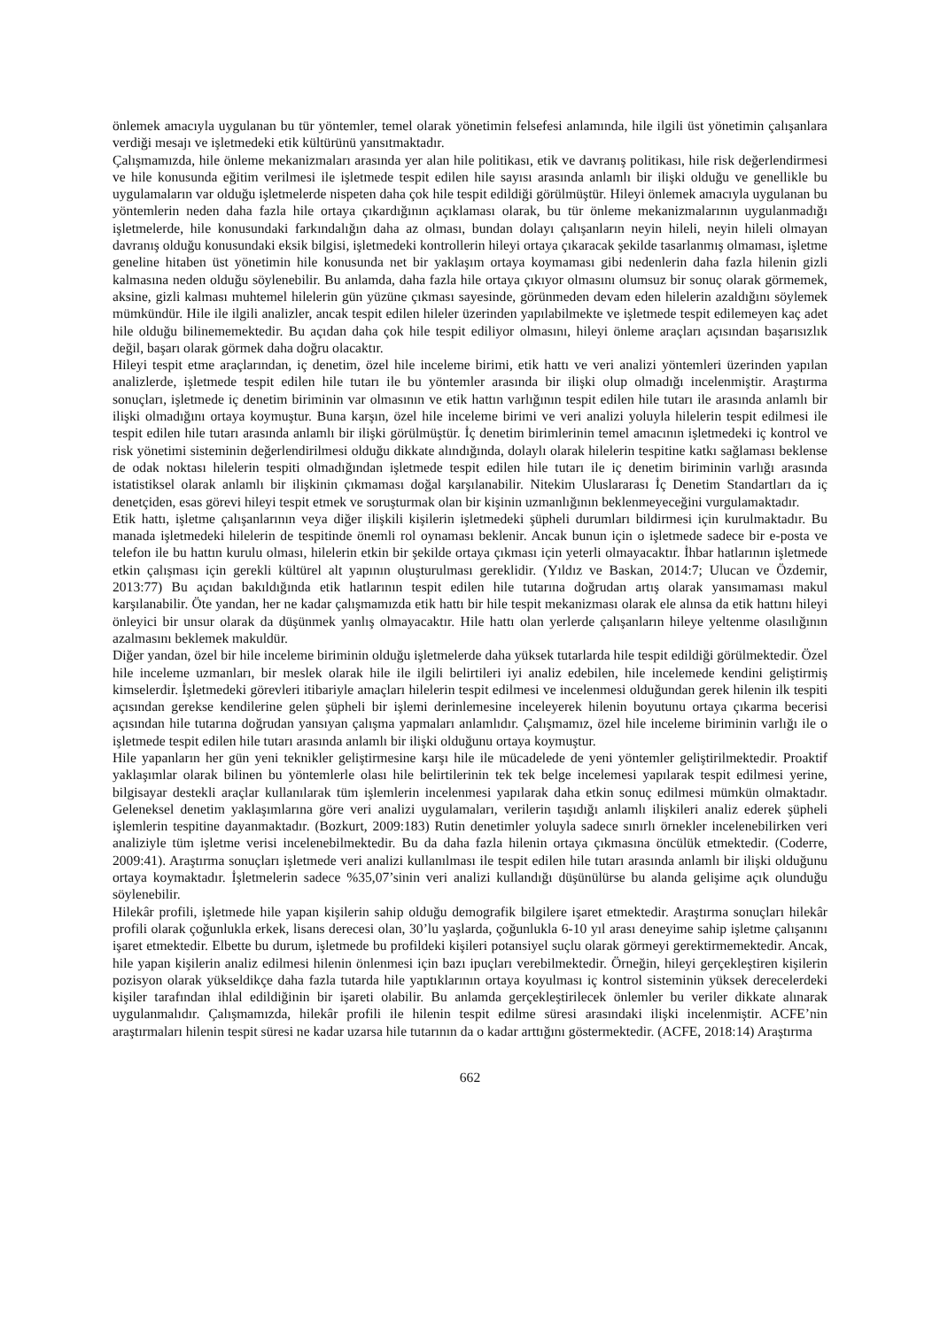önlemek amacıyla uygulanan bu tür yöntemler, temel olarak yönetimin felsefesi anlamında, hile ilgili üst yönetimin çalışanlara verdiği mesajı ve işletmedeki etik kültürünü yansıtmaktadır.
Çalışmamızda, hile önleme mekanizmaları arasında yer alan hile politikası, etik ve davranış politikası, hile risk değerlendirmesi ve hile konusunda eğitim verilmesi ile işletmede tespit edilen hile sayısı arasında anlamlı bir ilişki olduğu ve genellikle bu uygulamaların var olduğu işletmelerde nispeten daha çok hile tespit edildiği görülmüştür. Hileyi önlemek amacıyla uygulanan bu yöntemlerin neden daha fazla hile ortaya çıkardığının açıklaması olarak, bu tür önleme mekanizmalarının uygulanmadığı işletmelerde, hile konusundaki farkındalığın daha az olması, bundan dolayı çalışanların neyin hileli, neyin hileli olmayan davranış olduğu konusundaki eksik bilgisi, işletmedeki kontrollerin hileyi ortaya çıkaracak şekilde tasarlanmış olmaması, işletme geneline hitaben üst yönetimin hile konusunda net bir yaklaşım ortaya koymaması gibi nedenlerin daha fazla hilenin gizli kalmasına neden olduğu söylenebilir. Bu anlamda, daha fazla hile ortaya çıkıyor olmasını olumsuz bir sonuç olarak görmemek, aksine, gizli kalması muhtemel hilelerin gün yüzüne çıkması sayesinde, görünmeden devam eden hilelerin azaldığını söylemek mümkündür. Hile ile ilgili analizler, ancak tespit edilen hileler üzerinden yapılabilmekte ve işletmede tespit edilemeyen kaç adet hile olduğu bilinememektedir. Bu açıdan daha çok hile tespit ediliyor olmasını, hileyi önleme araçları açısından başarısızlık değil, başarı olarak görmek daha doğru olacaktır.
Hileyi tespit etme araçlarından, iç denetim, özel hile inceleme birimi, etik hattı ve veri analizi yöntemleri üzerinden yapılan analizlerde, işletmede tespit edilen hile tutarı ile bu yöntemler arasında bir ilişki olup olmadığı incelenmiştir. Araştırma sonuçları, işletmede iç denetim biriminin var olmasının ve etik hattın varlığının tespit edilen hile tutarı ile arasında anlamlı bir ilişki olmadığını ortaya koymuştur. Buna karşın, özel hile inceleme birimi ve veri analizi yoluyla hilelerin tespit edilmesi ile tespit edilen hile tutarı arasında anlamlı bir ilişki görülmüştür. İç denetim birimlerinin temel amacının işletmedeki iç kontrol ve risk yönetimi sisteminin değerlendirilmesi olduğu dikkate alındığında, dolaylı olarak hilelerin tespitine katkı sağlaması beklense de odak noktası hilelerin tespiti olmadığından işletmede tespit edilen hile tutarı ile iç denetim biriminin varlığı arasında istatistiksel olarak anlamlı bir ilişkinin çıkmaması doğal karşılanabilir. Nitekim Uluslararası İç Denetim Standartları da iç denetçiden, esas görevi hileyi tespit etmek ve soruşturmak olan bir kişinin uzmanlığının beklenmeyeceğini vurgulamaktadır.
Etik hattı, işletme çalışanlarının veya diğer ilişkili kişilerin işletmedeki şüpheli durumları bildirmesi için kurulmaktadır. Bu manada işletmedeki hilelerin de tespitinde önemli rol oynaması beklenir. Ancak bunun için o işletmede sadece bir e-posta ve telefon ile bu hattın kurulu olması, hilelerin etkin bir şekilde ortaya çıkması için yeterli olmayacaktır. İhbar hatlarının işletmede etkin çalışması için gerekli kültürel alt yapının oluşturulması gereklidir. (Yıldız ve Baskan, 2014:7; Ulucan ve Özdemir, 2013:77) Bu açıdan bakıldığında etik hatlarının tespit edilen hile tutarına doğrudan artış olarak yansımaması makul karşılanabilir. Öte yandan, her ne kadar çalışmamızda etik hattı bir hile tespit mekanizması olarak ele alınsa da etik hattını hileyi önleyici bir unsur olarak da düşünmek yanlış olmayacaktır. Hile hattı olan yerlerde çalışanların hileye yeltenme olasılığının azalmasını beklemek makuldür.
Diğer yandan, özel bir hile inceleme biriminin olduğu işletmelerde daha yüksek tutarlarda hile tespit edildiği görülmektedir. Özel hile inceleme uzmanları, bir meslek olarak hile ile ilgili belirtileri iyi analiz edebilen, hile incelemede kendini geliştirmiş kimselerdir. İşletmedeki görevleri itibariyle amaçları hilelerin tespit edilmesi ve incelenmesi olduğundan gerek hilenin ilk tespiti açısından gerekse kendilerine gelen şüpheli bir işlemi derinlemesine inceleyerek hilenin boyutunu ortaya çıkarma becerisi açısından hile tutarına doğrudan yansıyan çalışma yapmaları anlamlıdır. Çalışmamız, özel hile inceleme biriminin varlığı ile o işletmede tespit edilen hile tutarı arasında anlamlı bir ilişki olduğunu ortaya koymuştur.
Hile yapanların her gün yeni teknikler geliştirmesine karşı hile ile mücadelede de yeni yöntemler geliştirilmektedir. Proaktif yaklaşımlar olarak bilinen bu yöntemlerle olası hile belirtilerinin tek tek belge incelemesi yapılarak tespit edilmesi yerine, bilgisayar destekli araçlar kullanılarak tüm işlemlerin incelenmesi yapılarak daha etkin sonuç edilmesi mümkün olmaktadır. Geleneksel denetim yaklaşımlarına göre veri analizi uygulamaları, verilerin taşıdığı anlamlı ilişkileri analiz ederek şüpheli işlemlerin tespitine dayanmaktadır. (Bozkurt, 2009:183) Rutin denetimler yoluyla sadece sınırlı örnekler incelenebilirken veri analiziyle tüm işletme verisi incelenebilmektedir. Bu da daha fazla hilenin ortaya çıkmasına öncülük etmektedir. (Coderre, 2009:41). Araştırma sonuçları işletmede veri analizi kullanılması ile tespit edilen hile tutarı arasında anlamlı bir ilişki olduğunu ortaya koymaktadır. İşletmelerin sadece %35,07’sinin veri analizi kullandığı düşünülürse bu alanda gelişime açık olunduğu söylenebilir.
Hilekâr profili, işletmede hile yapan kişilerin sahip olduğu demografik bilgilere işaret etmektedir. Araştırma sonuçları hilekâr profili olarak çoğunlukla erkek, lisans derecesi olan, 30’lu yaşlarda, çoğunlukla 6-10 yıl arası deneyime sahip işletme çalışanını işaret etmektedir. Elbette bu durum, işletmede bu profildeki kişileri potansiyel suçlu olarak görmeyi gerektirmemektedir. Ancak, hile yapan kişilerin analiz edilmesi hilenin önlenmesi için bazı ipuçları verebilmektedir. Örneğin, hileyi gerçekleştiren kişilerin pozisyon olarak yükseldikçe daha fazla tutarda hile yaptıklarının ortaya koyulması iç kontrol sisteminin yüksek derecelerdeki kişiler tarafından ihlal edildiğinin bir işareti olabilir. Bu anlamda gerçekleştirilecek önlemler bu veriler dikkate alınarak uygulanmalıdır. Çalışmamızda, hilekâr profili ile hilenin tespit edilme süresi arasındaki ilişki incelenmiştir. ACFE’nin araştırmaları hilenin tespit süresi ne kadar uzarsa hile tutarının da o kadar arttığını göstermektedir. (ACFE, 2018:14) Araştırma
662